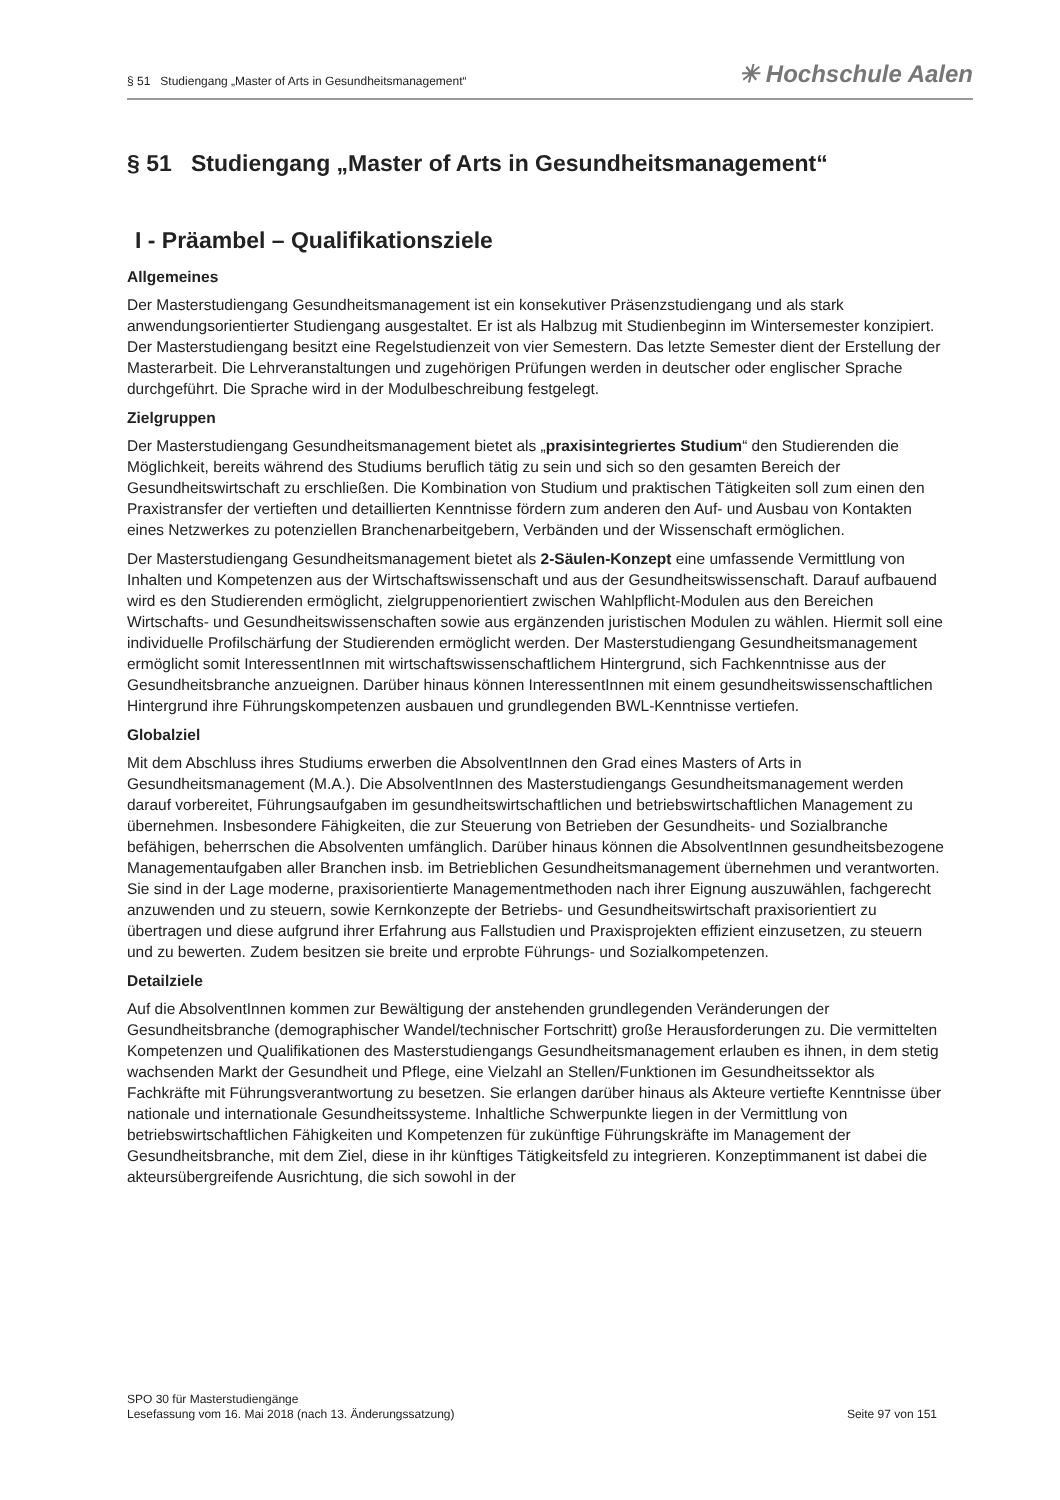§ 51 Studiengang „Master of Arts in Gesundheitsmanagement“✳ Hochschule Aalen
§ 51 Studiengang „Master of Arts in Gesundheitsmanagement“
I - Präambel – Qualifikationsziele
Allgemeines
Der Masterstudiengang Gesundheitsmanagement ist ein konsekutiver Präsenzstudiengang und als stark anwendungsorientierter Studiengang ausgestaltet. Er ist als Halbzug mit Studienbeginn im Wintersemester konzipiert. Der Masterstudiengang besitzt eine Regelstudienzeit von vier Semestern. Das letzte Semester dient der Erstellung der Masterarbeit. Die Lehrveranstaltungen und zugehörigen Prüfungen werden in deutscher oder englischer Sprache durchgeführt. Die Sprache wird in der Modulbeschreibung festgelegt.
Zielgruppen
Der Masterstudiengang Gesundheitsmanagement bietet als „praxisintegriertes Studium“ den Studierenden die Möglichkeit, bereits während des Studiums beruflich tätig zu sein und sich so den gesamten Bereich der Gesundheitswirtschaft zu erschließen. Die Kombination von Studium und praktischen Tätigkeiten soll zum einen den Praxistransfer der vertieften und detaillierten Kenntnisse fördern zum anderen den Auf- und Ausbau von Kontakten eines Netzwerkes zu potenziellen Branchenarbeitgebern, Verbänden und der Wissenschaft ermöglichen.
Der Masterstudiengang Gesundheitsmanagement bietet als 2-Säulen-Konzept eine umfassende Vermittlung von Inhalten und Kompetenzen aus der Wirtschaftswissenschaft und aus der Gesundheitswissenschaft. Darauf aufbauend wird es den Studierenden ermöglicht, zielgruppenorientiert zwischen Wahlpflicht-Modulen aus den Bereichen Wirtschafts- und Gesundheitswissenschaften sowie aus ergänzenden juristischen Modulen zu wählen. Hiermit soll eine individuelle Profilschärfung der Studierenden ermöglicht werden. Der Masterstudiengang Gesundheitsmanagement ermöglicht somit InteressentInnen mit wirtschaftswissenschaftlichem Hintergrund, sich Fachkenntnisse aus der Gesundheitsbranche anzueignen. Darüber hinaus können InteressentInnen mit einem gesundheitswissenschaftlichen Hintergrund ihre Führungskompetenzen ausbauen und grundlegenden BWL-Kenntnisse vertiefen.
Globalziel
Mit dem Abschluss ihres Studiums erwerben die AbsolventInnen den Grad eines Masters of Arts in Gesundheitsmanagement (M.A.). Die AbsolventInnen des Masterstudiengangs Gesundheitsmanagement werden darauf vorbereitet, Führungsaufgaben im gesundheitswirtschaftlichen und betriebswirtschaftlichen Management zu übernehmen. Insbesondere Fähigkeiten, die zur Steuerung von Betrieben der Gesundheits- und Sozialbranche befähigen, beherrschen die Absolventen umfänglich. Darüber hinaus können die AbsolventInnen gesundheitsbezogene Managementaufgaben aller Branchen insb. im Betrieblichen Gesundheitsmanagement übernehmen und verantworten. Sie sind in der Lage moderne, praxisorientierte Managementmethoden nach ihrer Eignung auszuwählen, fachgerecht anzuwenden und zu steuern, sowie Kernkonzepte der Betriebs- und Gesundheitswirtschaft praxisorientiert zu übertragen und diese aufgrund ihrer Erfahrung aus Fallstudien und Praxisprojekten effizient einzusetzen, zu steuern und zu bewerten. Zudem besitzen sie breite und erprobte Führungs- und Sozialkompetenzen.
Detailziele
Auf die AbsolventInnen kommen zur Bewältigung der anstehenden grundlegenden Veränderungen der Gesundheitsbranche (demographischer Wandel/technischer Fortschritt) große Herausforderungen zu. Die vermittelten Kompetenzen und Qualifikationen des Masterstudiengangs Gesundheitsmanagement erlauben es ihnen, in dem stetig wachsenden Markt der Gesundheit und Pflege, eine Vielzahl an Stellen/Funktionen im Gesundheitssektor als Fachkräfte mit Führungsverantwortung zu besetzen. Sie erlangen darüber hinaus als Akteure vertiefte Kenntnisse über nationale und internationale Gesundheitssysteme. Inhaltliche Schwerpunkte liegen in der Vermittlung von betriebswirtschaftlichen Fähigkeiten und Kompetenzen für zukünftige Führungskräfte im Management der Gesundheitsbranche, mit dem Ziel, diese in ihr künftiges Tätigkeitsfeld zu integrieren. Konzeptimmanent ist dabei die akteursübergreifende Ausrichtung, die sich sowohl in der
SPO 30 für Masterstudiengänge
Lesefassung vom 16. Mai 2018 (nach 13. Änderungssatzung) Seite 97 von 151